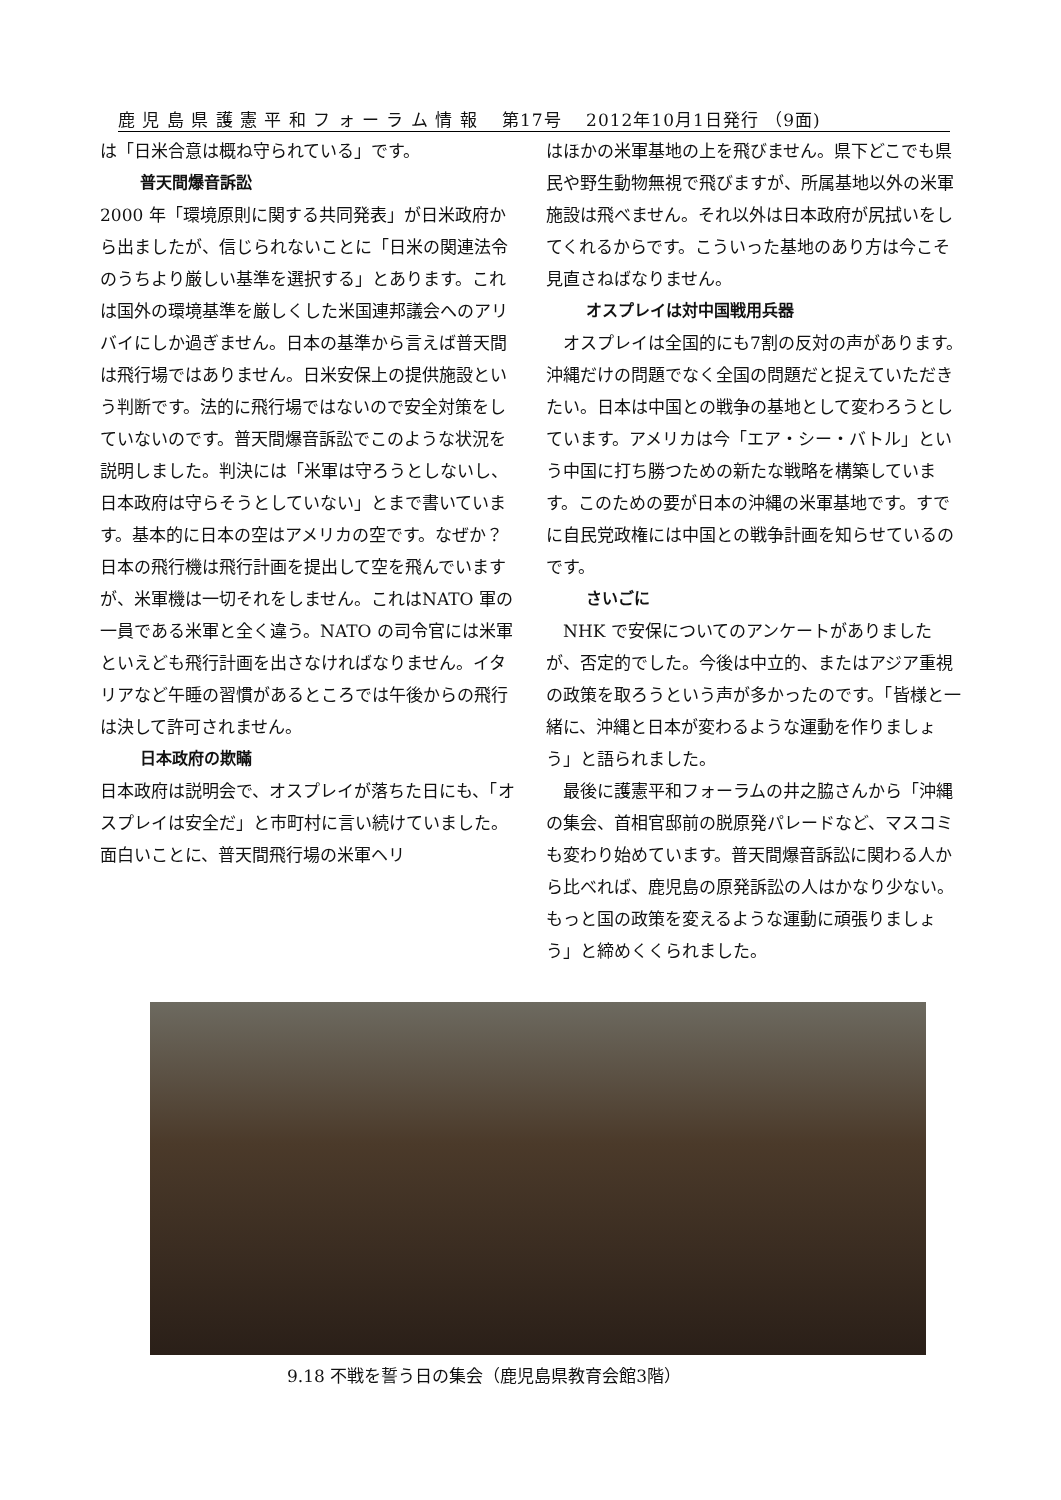鹿 児 島 県 護 憲 平 和 フ ォ ー ラ ム 情 報　 第17号　 2012年10月1日発行 （9面)
は「日米合意は概ね守られている」です。
普天間爆音訴訟
2000 年「環境原則に関する共同発表」が日米政府から出ましたが、信じられないことに「日米の関連法令のうちより厳しい基準を選択する」とあります。これは国外の環境基準を厳しくした米国連邦議会へのアリバイにしか過ぎません。日本の基準から言えば普天間は飛行場ではありません。日米安保上の提供施設という判断です。法的に飛行場ではないので安全対策をしていないのです。普天間爆音訴訟でこのような状況を説明しました。判決には「米軍は守ろうとしないし、日本政府は守らそうとしていない」とまで書いています。基本的に日本の空はアメリカの空です。なぜか？日本の飛行機は飛行計画を提出して空を飛んでいますが、米軍機は一切それをしません。これはNATO 軍の一員である米軍と全く違う。NATO の司令官には米軍といえども飛行計画を出さなければなりません。イタリアなど午睡の習慣があるところでは午後からの飛行は決して許可されません。
日本政府の欺瞞
日本政府は説明会で、オスプレイが落ちた日にも、「オスプレイは安全だ」と市町村に言い続けていました。面白いことに、普天間飛行場の米軍ヘリ
はほかの米軍基地の上を飛びません。県下どこでも県民や野生動物無視で飛びますが、所属基地以外の米軍施設は飛べません。それ以外は日本政府が尻拭いをしてくれるからです。こういった基地のあり方は今こそ見直さねばなりません。
オスプレイは対中国戦用兵器
　オスプレイは全国的にも7割の反対の声があります。沖縄だけの問題でなく全国の問題だと捉えていただきたい。日本は中国との戦争の基地として変わろうとしています。アメリカは今「エア・シー・バトル」という中国に打ち勝つための新たな戦略を構築しています。このための要が日本の沖縄の米軍基地です。すでに自民党政権には中国との戦争計画を知らせているのです。
さいごに
　NHK で安保についてのアンケートがありましたが、否定的でした。今後は中立的、またはアジア重視の政策を取ろうという声が多かったのです。「皆様と一緒に、沖縄と日本が変わるような運動を作りましょう」と語られました。
　最後に護憲平和フォーラムの井之脇さんから「沖縄の集会、首相官邸前の脱原発パレードなど、マスコミも変わり始めています。普天間爆音訴訟に関わる人から比べれば、鹿児島の原発訴訟の人はかなり少ない。もっと国の政策を変えるような運動に頑張りましょう」と締めくくられました。
9.18 不戦を誓う日の集会（鹿児島県教育会館3階）